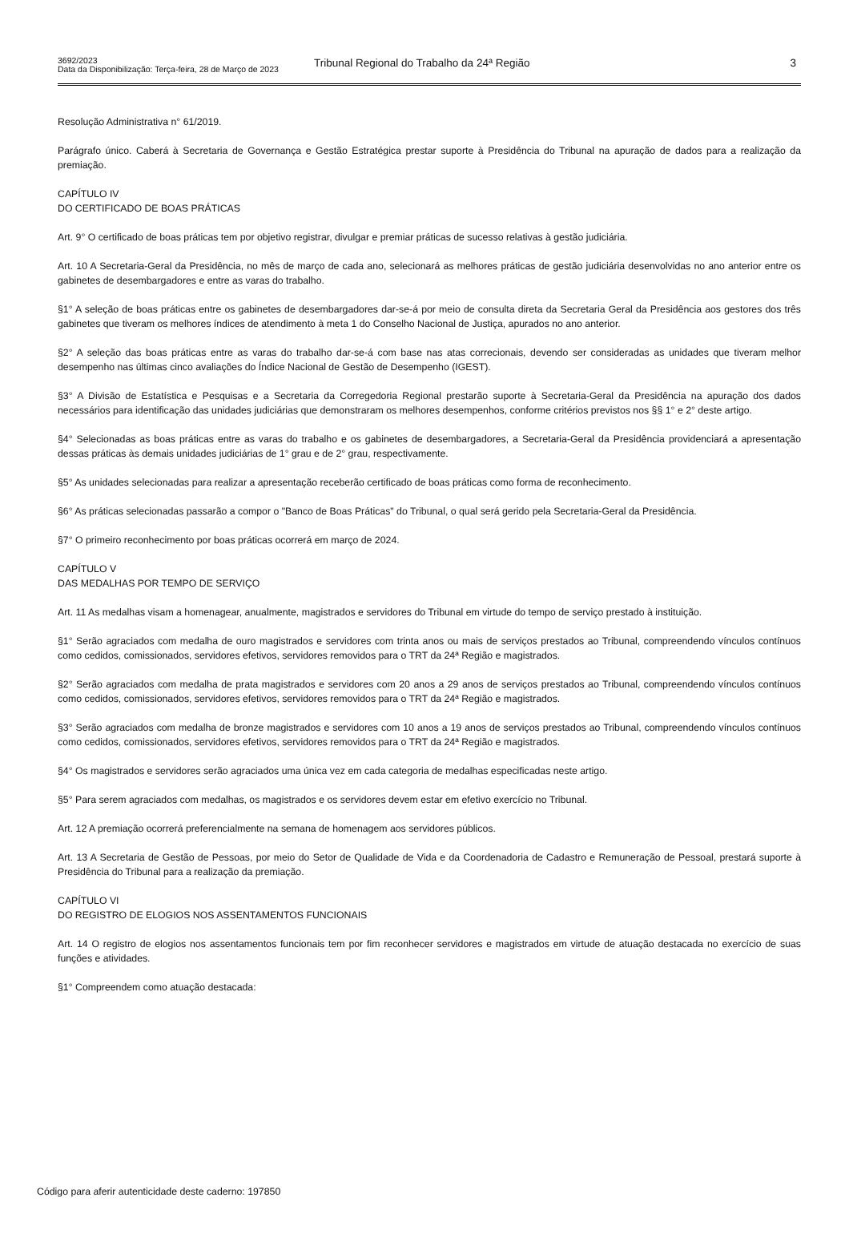3692/2023
Tribunal Regional do Trabalho da 24ª Região
3
Data da Disponibilização: Terça-feira, 28 de Março de 2023
Resolução Administrativa n° 61/2019.
Parágrafo único. Caberá à Secretaria de Governança e Gestão Estratégica prestar suporte à Presidência do Tribunal na apuração de dados para a realização da premiação.
CAPÍTULO IV
DO CERTIFICADO DE BOAS PRÁTICAS
Art. 9° O certificado de boas práticas tem por objetivo registrar, divulgar e premiar práticas de sucesso relativas à gestão judiciária.
Art. 10 A Secretaria-Geral da Presidência, no mês de março de cada ano, selecionará as melhores práticas de gestão judiciária desenvolvidas no ano anterior entre os gabinetes de desembargadores e entre as varas do trabalho.
§1° A seleção de boas práticas entre os gabinetes de desembargadores dar-se-á por meio de consulta direta da Secretaria Geral da Presidência aos gestores dos três gabinetes que tiveram os melhores índices de atendimento à meta 1 do Conselho Nacional de Justiça, apurados no ano anterior.
§2° A seleção das boas práticas entre as varas do trabalho dar-se-á com base nas atas correcionais, devendo ser consideradas as unidades que tiveram melhor desempenho nas últimas cinco avaliações do Índice Nacional de Gestão de Desempenho (IGEST).
§3° A Divisão de Estatística e Pesquisas e a Secretaria da Corregedoria Regional prestarão suporte à Secretaria-Geral da Presidência na apuração dos dados necessários para identificação das unidades judiciárias que demonstraram os melhores desempenhos, conforme critérios previstos nos §§ 1° e 2° deste artigo.
§4° Selecionadas as boas práticas entre as varas do trabalho e os gabinetes de desembargadores, a Secretaria-Geral da Presidência providenciará a apresentação dessas práticas às demais unidades judiciárias de 1° grau e de 2° grau, respectivamente.
§5° As unidades selecionadas para realizar a apresentação receberão certificado de boas práticas como forma de reconhecimento.
§6° As práticas selecionadas passarão a compor o "Banco de Boas Práticas" do Tribunal, o qual será gerido pela Secretaria-Geral da Presidência.
§7° O primeiro reconhecimento por boas práticas ocorrerá em março de 2024.
CAPÍTULO V
DAS MEDALHAS POR TEMPO DE SERVIÇO
Art. 11 As medalhas visam a homenagear, anualmente, magistrados e servidores do Tribunal em virtude do tempo de serviço prestado à instituição.
§1° Serão agraciados com medalha de ouro magistrados e servidores com trinta anos ou mais de serviços prestados ao Tribunal, compreendendo vínculos contínuos como cedidos, comissionados, servidores efetivos, servidores removidos para o TRT da 24ª Região e magistrados.
§2° Serão agraciados com medalha de prata magistrados e servidores com 20 anos a 29 anos de serviços prestados ao Tribunal, compreendendo vínculos contínuos como cedidos, comissionados, servidores efetivos, servidores removidos para o TRT da 24ª Região e magistrados.
§3° Serão agraciados com medalha de bronze magistrados e servidores com 10 anos a 19 anos de serviços prestados ao Tribunal, compreendendo vínculos contínuos como cedidos, comissionados, servidores efetivos, servidores removidos para o TRT da 24ª Região e magistrados.
§4° Os magistrados e servidores serão agraciados uma única vez em cada categoria de medalhas especificadas neste artigo.
§5° Para serem agraciados com medalhas, os magistrados e os servidores devem estar em efetivo exercício no Tribunal.
Art. 12 A premiação ocorrerá preferencialmente na semana de homenagem aos servidores públicos.
Art. 13 A Secretaria de Gestão de Pessoas, por meio do Setor de Qualidade de Vida e da Coordenadoria de Cadastro e Remuneração de Pessoal, prestará suporte à Presidência do Tribunal para a realização da premiação.
CAPÍTULO VI
DO REGISTRO DE ELOGIOS NOS ASSENTAMENTOS FUNCIONAIS
Art. 14 O registro de elogios nos assentamentos funcionais tem por fim reconhecer servidores e magistrados em virtude de atuação destacada no exercício de suas funções e atividades.
§1° Compreendem como atuação destacada:
Código para aferir autenticidade deste caderno: 197850